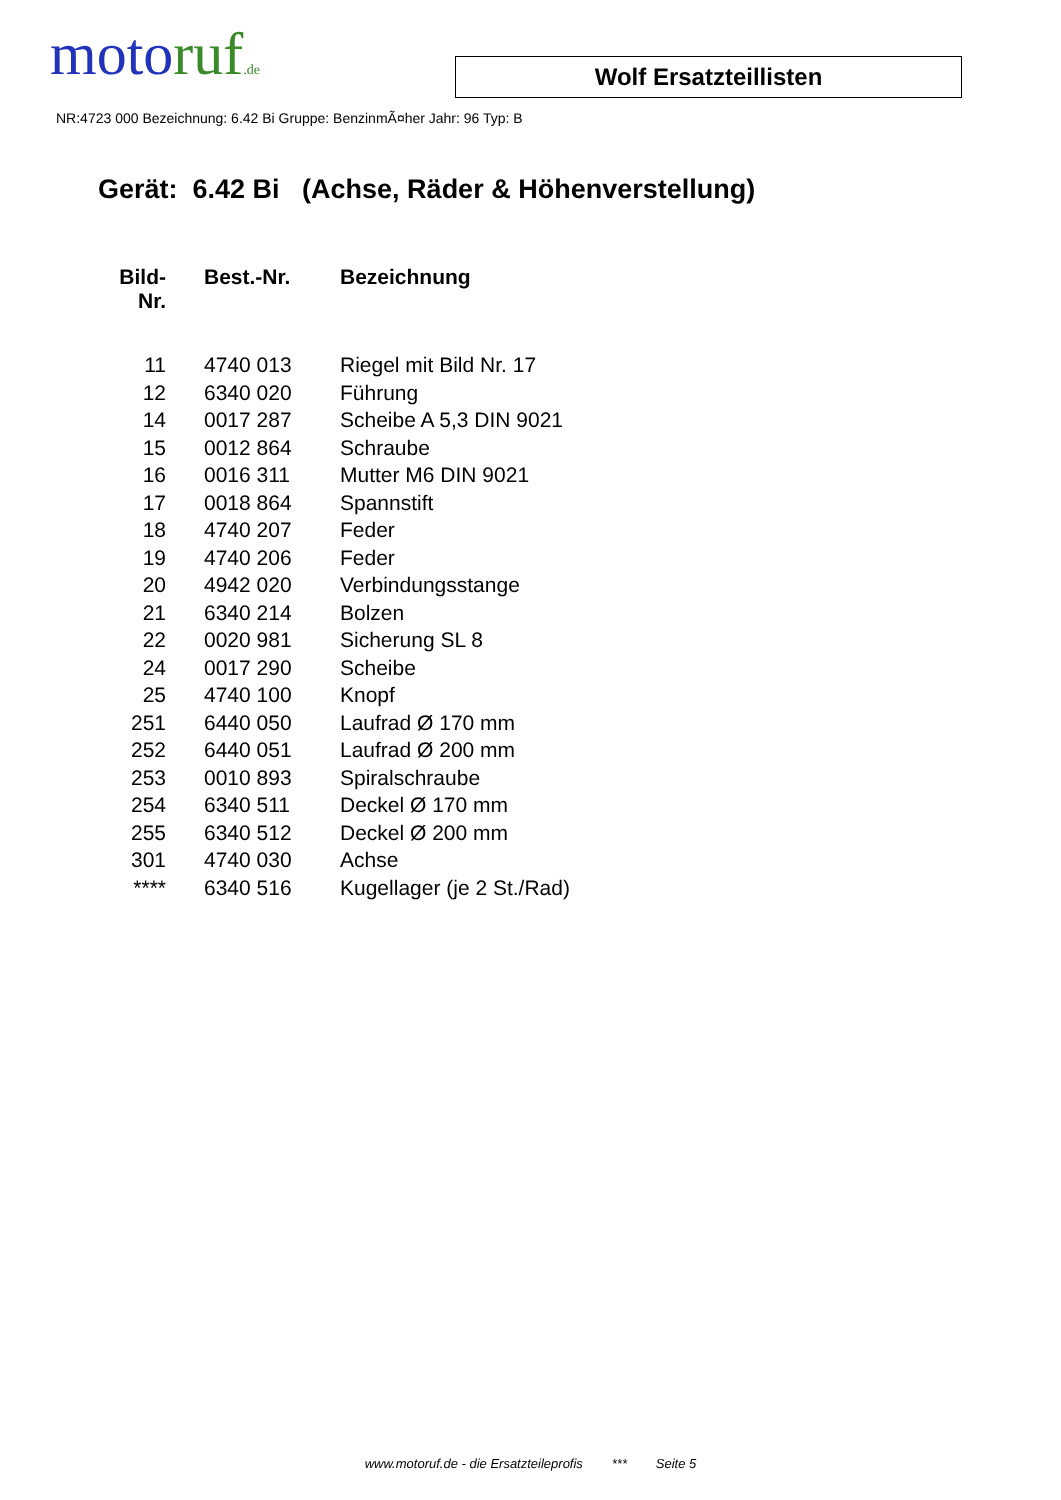moto ruf.de
Wolf Ersatzteillisten
NR:4723 000 Bezeichnung: 6.42 Bi Gruppe: BenzinmÃ¤her Jahr: 96 Typ: B
Gerät: 6.42 Bi (Achse, Räder & Höhenverstellung)
| Bild- Nr. | Best.-Nr. | Bezeichnung |
| --- | --- | --- |
| 11 | 4740 013 | Riegel mit Bild Nr. 17 |
| 12 | 6340 020 | Führung |
| 14 | 0017 287 | Scheibe A 5,3 DIN 9021 |
| 15 | 0012 864 | Schraube |
| 16 | 0016 311 | Mutter M6 DIN 9021 |
| 17 | 0018 864 | Spannstift |
| 18 | 4740 207 | Feder |
| 19 | 4740 206 | Feder |
| 20 | 4942 020 | Verbindungsstange |
| 21 | 6340 214 | Bolzen |
| 22 | 0020 981 | Sicherung SL 8 |
| 24 | 0017 290 | Scheibe |
| 25 | 4740 100 | Knopf |
| 251 | 6440 050 | Laufrad Ø 170 mm |
| 252 | 6440 051 | Laufrad Ø 200 mm |
| 253 | 0010 893 | Spiralschraube |
| 254 | 6340 511 | Deckel Ø 170 mm |
| 255 | 6340 512 | Deckel Ø 200 mm |
| 301 | 4740 030 | Achse |
| **** | 6340 516 | Kugellager (je 2 St./Rad) |
www.motoruf.de - die Ersatzteileprofis *** Seite 5